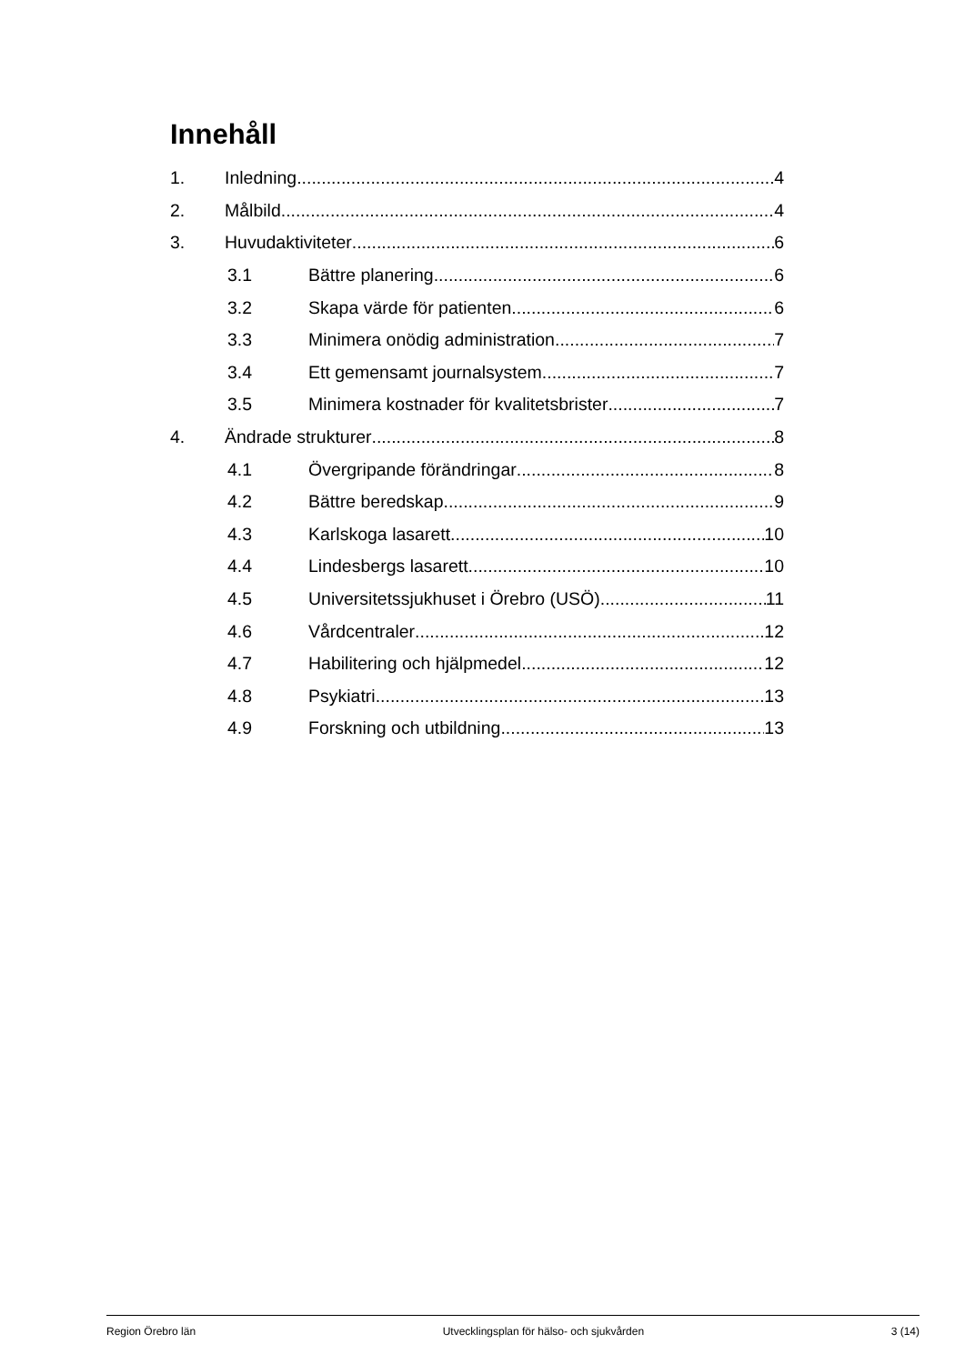Innehåll
1. Inledning 4
2. Målbild 4
3. Huvudaktiviteter 6
3.1 Bättre planering 6
3.2 Skapa värde för patienten 6
3.3 Minimera onödig administration 7
3.4 Ett gemensamt journalsystem 7
3.5 Minimera kostnader för kvalitetsbrister 7
4. Ändrade strukturer 8
4.1 Övergripande förändringar 8
4.2 Bättre beredskap 9
4.3 Karlskoga lasarett 10
4.4 Lindesbergs lasarett 10
4.5 Universitetssjukhuset i Örebro (USÖ) 11
4.6 Vårdcentraler 12
4.7 Habilitering och hjälpmedel 12
4.8 Psykiatri 13
4.9 Forskning och utbildning 13
Region Örebro län Utvecklingsplan för hälso- och sjukvården 3 (14)